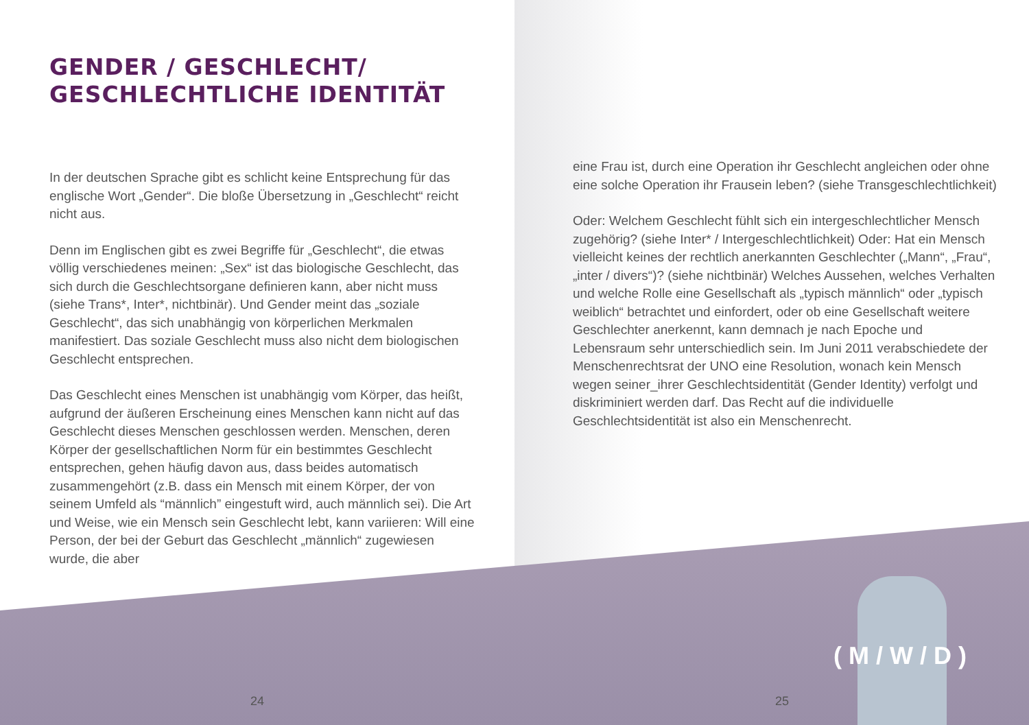GENDER / GESCHLECHT/
GESCHLECHTLICHE IDENTITÄT
In der deutschen Sprache gibt es schlicht keine Entsprechung für das englische Wort „Gender“. Die bloße Übersetzung in „Geschlecht“ reicht nicht aus.
Denn im Englischen gibt es zwei Begriffe für „Geschlecht“, die etwas völlig verschiedenes meinen: „Sex“ ist das biologische Geschlecht, das sich durch die Geschlechtsorgane definieren kann, aber nicht muss (siehe Trans*, Inter*, nichtbinär). Und Gender meint das „soziale Geschlecht“, das sich unabhängig von körperlichen Merkmalen manifestiert. Das soziale Geschlecht muss also nicht dem biologischen Geschlecht entsprechen.
Das Geschlecht eines Menschen ist unabhängig vom Körper, das heißt, aufgrund der äußeren Erscheinung eines Menschen kann nicht auf das Geschlecht dieses Menschen geschlossen werden. Menschen, deren Körper der gesellschaftlichen Norm für ein bestimmtes Geschlecht entsprechen, gehen häufig davon aus, dass beides automatisch zusammengehört (z.B. dass ein Mensch mit einem Körper, der von seinem Umfeld als “männlich” eingestuft wird, auch männlich sei). Die Art und Weise, wie ein Mensch sein Geschlecht lebt, kann variieren: Will eine Person, der bei der Geburt das Geschlecht „männlich“ zugewiesen wurde, die aber
24
eine Frau ist, durch eine Operation ihr Geschlecht angleichen oder ohne eine solche Operation ihr Frausein leben? (siehe Transgeschlechtlichkeit)
Oder: Welchem Geschlecht fühlt sich ein intergeschlechtlicher Mensch zugehörig? (siehe Inter* / Intergeschlechtlichkeit) Oder: Hat ein Mensch vielleicht keines der rechtlich anerkannten Geschlechter („Mann“, „Frau“, „inter / divers“)? (siehe nichtbinär) Welches Aussehen, welches Verhalten und welche Rolle eine Gesellschaft als „typisch männlich“ oder „typisch weiblich“ betrachtet und einfordert, oder ob eine Gesellschaft weitere Geschlechter anerkennt, kann demnach je nach Epoche und Lebensraum sehr unterschiedlich sein. Im Juni 2011 verabschiedete der Menschenrechtsrat der UNO eine Resolution, wonach kein Mensch wegen seiner_ihrer Geschlechtsidentität (Gender Identity) verfolgt und diskriminiert werden darf. Das Recht auf die individuelle Geschlechtsidentität ist also ein Menschenrecht.
25
(M/W/D)